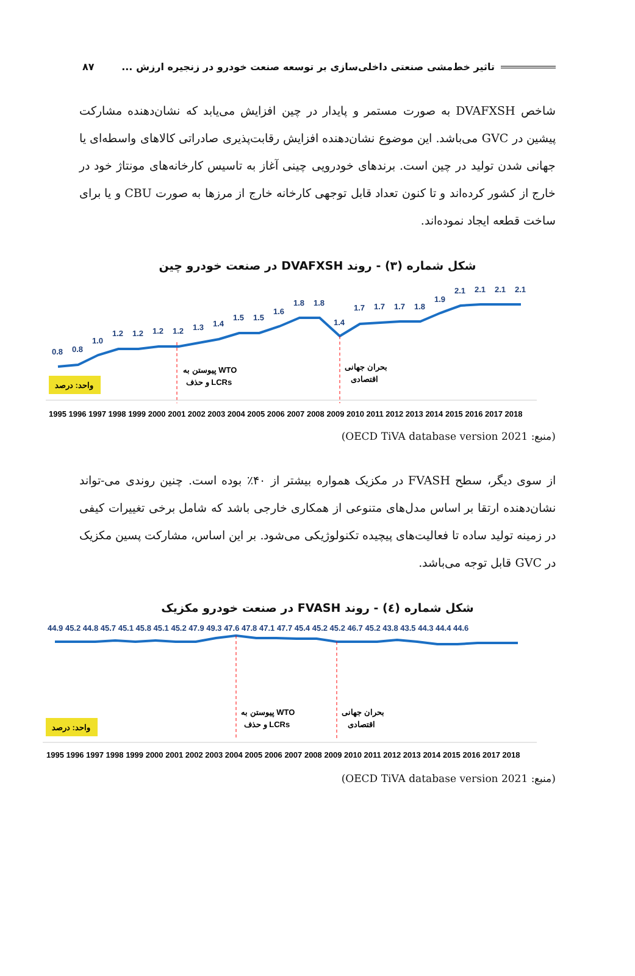تاثیر خط‌مشی صنعتی داخلی‌سازی بر توسعه صنعت خودرو در زنجیره ارزش ... ۸۷
شاخص DVAFXSH به صورت مستمر و پایدار در چین افزایش می‌یابد که نشان‌دهنده مشارکت پیشین در GVC می‌باشد. این موضوع نشان‌دهنده افزایش رقابت‌پذیری صادراتی کالاهای واسطه‌ای یا جهانی شدن تولید در چین است. برندهای خودرویی چینی آغاز به تاسیس کارخانه‌های مونتاژ خود در خارج از کشور کرده‌اند و تا کنون تعداد قابل توجهی کارخانه خارج از مرزها به صورت CBU و یا برای ساخت قطعه ایجاد نموده‌اند.
شکل شماره (۳) - روند DVAFXSH در صنعت خودرو چین
0.8
0.8
1.0
1.2
1.2
1.2
1.2
1.3
1.4
1.5
1.5
1.6
1.8
1.8
1.4
1.7
1.7
1.7
1.8
1.9
2.1
2.1
2.1
2.1
پیوستن به WTO
و حذف LCRs
بحران جهانی
اقتصادی
واحد: درصد
1995 1996 1997 1998 1999 2000 2001 2002 2003 2004 2005 2006 2007 2008 2009 2010 2011 2012 2013 2014 2015 2016 2017 2018
(منبع: OECD TiVA database version 2021)
از سوی دیگر، سطح FVASH در مکزیک همواره بیشتر از ۴۰٪ بوده است. چنین روندی می-تواند نشان‌دهنده ارتقا بر اساس مدل‌های متنوعی از همکاری خارجی باشد که شامل برخی تغییرات کیفی در زمینه تولید ساده تا فعالیت‌های پیچیده تکنولوژیکی می‌شود. بر این اساس، مشارکت پسین مکزیک در GVC قابل توجه می‌باشد.
شکل شماره (٤) - روند FVASH در صنعت خودرو مکزیک
44.9 45.2 44.8 45.7 45.1 45.8 45.1 45.2 47.9 49.3 47.6 47.8 47.1 47.7 45.4 45.2 45.2 46.7 45.2 43.8 43.5 44.3 44.4 44.6
پیوستن به WTO
و حذف LCRs
بحران جهانی
اقتصادی
واحد: درصد
1995 1996 1997 1998 1999 2000 2001 2002 2003 2004 2005 2006 2007 2008 2009 2010 2011 2012 2013 2014 2015 2016 2017 2018
(منبع: OECD TiVA database version 2021)